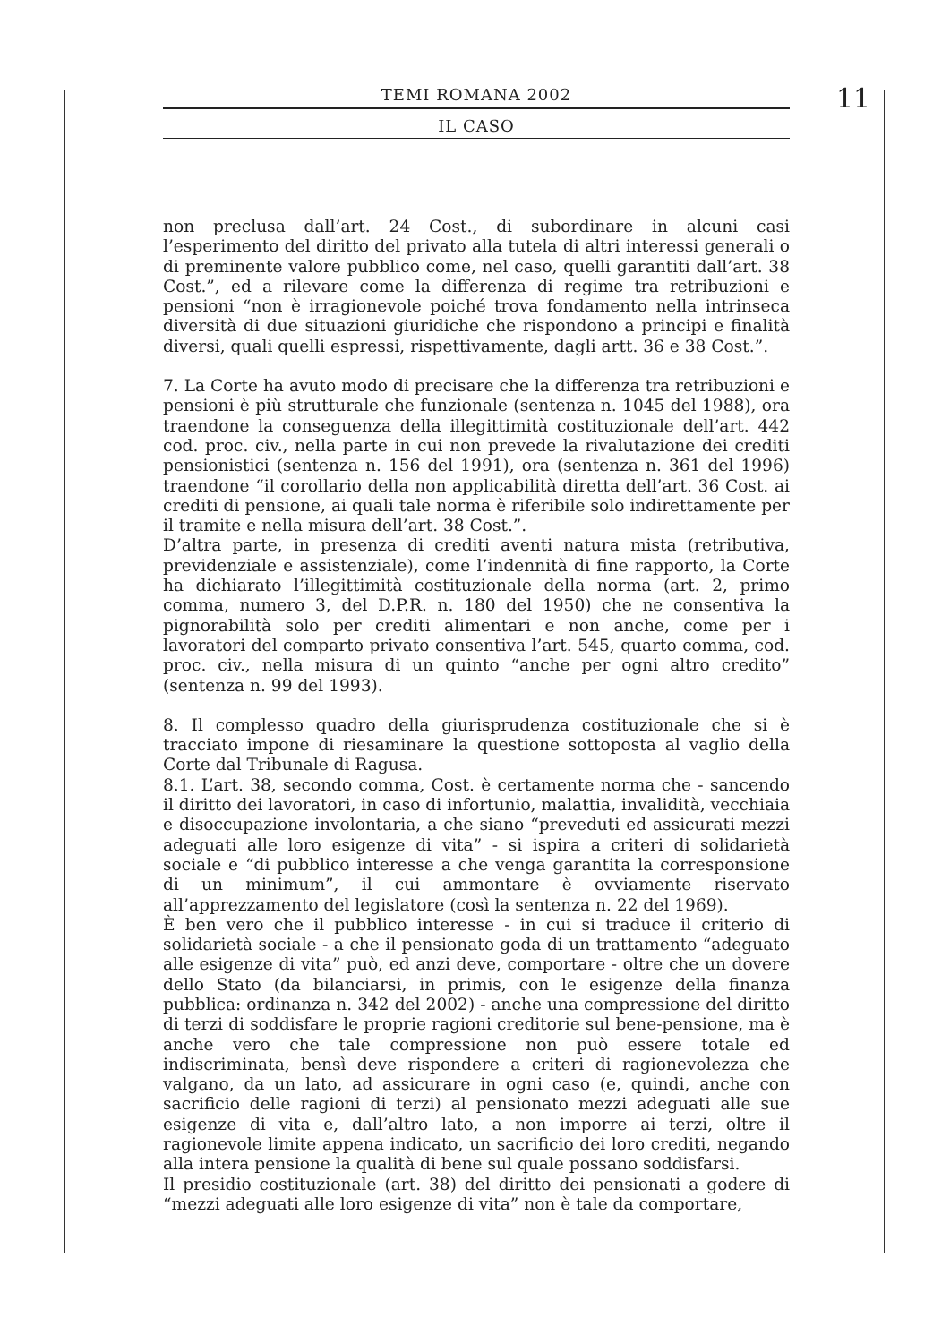TEMI ROMANA 2002
IL CASO
11
non preclusa dall’art. 24 Cost., di subordinare in alcuni casi l’esperimento del diritto del privato alla tutela di altri interessi generali o di preminente valore pubblico come, nel caso, quelli garantiti dall’art. 38 Cost.”, ed a rilevare come la differenza di regime tra retribuzioni e pensioni “non è irragionevole poiché trova fondamento nella intrinseca diversità di due situazioni giuridiche che rispondono a principi e finalità diversi, quali quelli espressi, rispettivamente, dagli artt. 36 e 38 Cost.”.
7. La Corte ha avuto modo di precisare che la differenza tra retribuzioni e pensioni è più strutturale che funzionale (sentenza n. 1045 del 1988), ora traendone la conseguenza della illegittimità costituzionale dell’art. 442 cod. proc. civ., nella parte in cui non prevede la rivalutazione dei crediti pensionistici (sentenza n. 156 del 1991), ora (sentenza n. 361 del 1996) traendone “il corollario della non applicabilità diretta dell’art. 36 Cost. ai crediti di pensione, ai quali tale norma è riferibile solo indirettamente per il tramite e nella misura dell’art. 38 Cost.”.
D’altra parte, in presenza di crediti aventi natura mista (retributiva, previdenziale e assistenziale), come l’indennità di fine rapporto, la Corte ha dichiarato l’illegittimità costituzionale della norma (art. 2, primo comma, numero 3, del D.P.R. n. 180 del 1950) che ne consentiva la pignorabilità solo per crediti alimentari e non anche, come per i lavoratori del comparto privato consentiva l’art. 545, quarto comma, cod. proc. civ., nella misura di un quinto “anche per ogni altro credito” (sentenza n. 99 del 1993).
8. Il complesso quadro della giurisprudenza costituzionale che si è tracciato impone di riesaminare la questione sottoposta al vaglio della Corte dal Tribunale di Ragusa.
8.1. L’art. 38, secondo comma, Cost. è certamente norma che - sancendo il diritto dei lavoratori, in caso di infortunio, malattia, invalidità, vecchiaia e disoccupazione involontaria, a che siano “preveduti ed assicurati mezzi adeguati alle loro esigenze di vita” - si ispira a criteri di solidarietà sociale e “di pubblico interesse a che venga garantita la corresponsione di un minimum”, il cui ammontare è ovviamente riservato all’apprezzamento del legislatore (così la sentenza n. 22 del 1969).
È ben vero che il pubblico interesse - in cui si traduce il criterio di solidarietà sociale - a che il pensionato goda di un trattamento “adeguato alle esigenze di vita” può, ed anzi deve, comportare - oltre che un dovere dello Stato (da bilanciarsi, in primis, con le esigenze della finanza pubblica: ordinanza n. 342 del 2002) - anche una compressione del diritto di terzi di soddisfare le proprie ragioni creditorie sul bene-pensione, ma è anche vero che tale compressione non può essere totale ed indiscriminata, bensì deve rispondere a criteri di ragionevolezza che valgano, da un lato, ad assicurare in ogni caso (e, quindi, anche con sacrificio delle ragioni di terzi) al pensionato mezzi adeguati alle sue esigenze di vita e, dall’altro lato, a non imporre ai terzi, oltre il ragionevole limite appena indicato, un sacrificio dei loro crediti, negando alla intera pensione la qualità di bene sul quale possano soddisfarsi.
Il presidio costituzionale (art. 38) del diritto dei pensionati a godere di “mezzi adeguati alle loro esigenze di vita” non è tale da comportare,